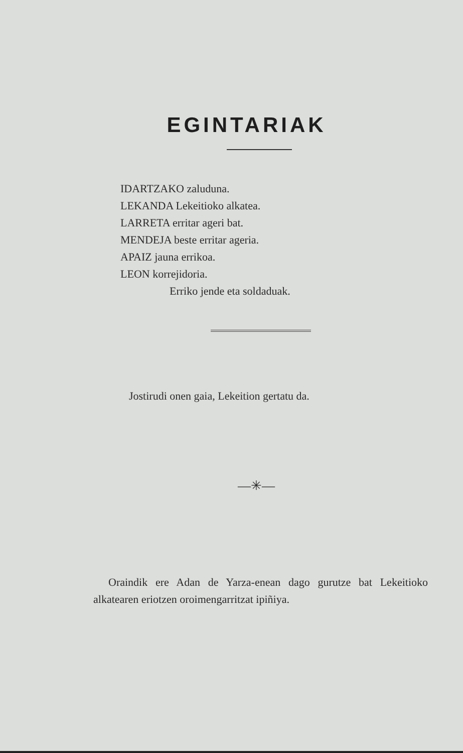EGINTARIAK
IDARTZAKO zaluduna.
LEKANDA Lekeitioko alkatea.
LARRETA erritar ageri bat.
MENDEJA beste erritar ageria.
APAIZ jauna errikoa.
LEON korrejidoria.
Erriko jende eta soldaduak.
Jostirudi onen gaia, Lekeition gertatu da.
—✳—
Oraindik ere Adan de Yarza-enean dago gurutze bat Lekeitioko alkatearen eriotzen oroimengarritzat ipiñiya.